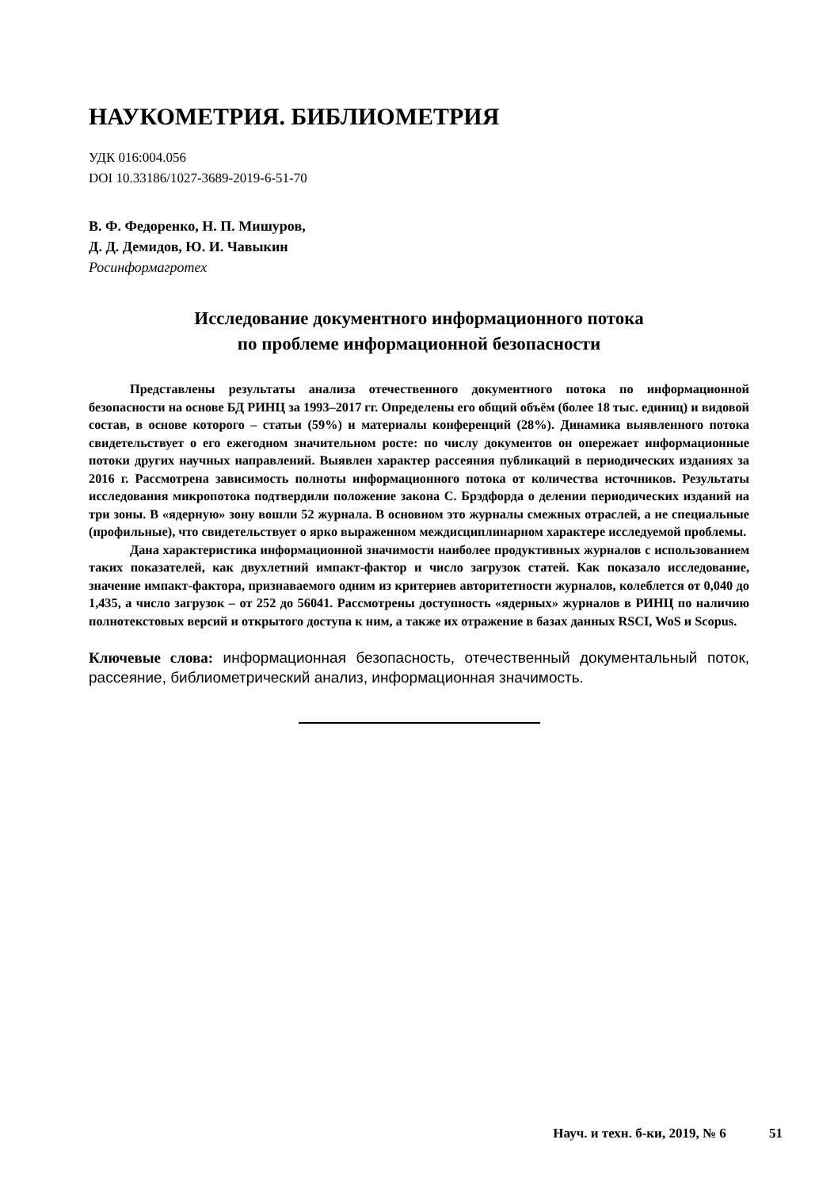НАУКОМЕТРИЯ. БИБЛИОМЕТРИЯ
УДК 016:004.056
DOI 10.33186/1027-3689-2019-6-51-70
В. Ф. Федоренко, Н. П. Мишуров,
Д. Д. Демидов, Ю. И. Чавыкин
Росинформагротех
Исследование документного информационного потока
по проблеме информационной безопасности
Представлены результаты анализа отечественного документного потока по информационной безопасности на основе БД РИНЦ за 1993–2017 гг. Определены его общий объём (более 18 тыс. единиц) и видовой состав, в основе которого – статьи (59%) и материалы конференций (28%). Динамика выявленного потока свидетельствует о его ежегодном значительном росте: по числу документов он опережает информационные потоки других научных направлений. Выявлен характер рассеяния публикаций в периодических изданиях за 2016 г. Рассмотрена зависимость полноты информационного потока от количества источников. Результаты исследования микропотока подтвердили положение закона С. Брэдфорда о делении периодических изданий на три зоны. В «ядерную» зону вошли 52 журнала. В основном это журналы смежных отраслей, а не специальные (профильные), что свидетельствует о ярко выраженном междисциплинарном характере исследуемой проблемы.
Дана характеристика информационной значимости наиболее продуктивных журналов с использованием таких показателей, как двухлетний импакт-фактор и число загрузок статей. Как показало исследование, значение импакт-фактора, признаваемого одним из критериев авторитетности журналов, колеблется от 0,040 до 1,435, а число загрузок – от 252 до 56041. Рассмотрены доступность «ядерных» журналов в РИНЦ по наличию полнотекстовых версий и открытого доступа к ним, а также их отражение в базах данных RSCI, WoS и Scopus.
Ключевые слова: информационная безопасность, отечественный документальный поток, рассеяние, библиометрический анализ, информационная значимость.
Науч. и техн. б-ки, 2019, № 6 51